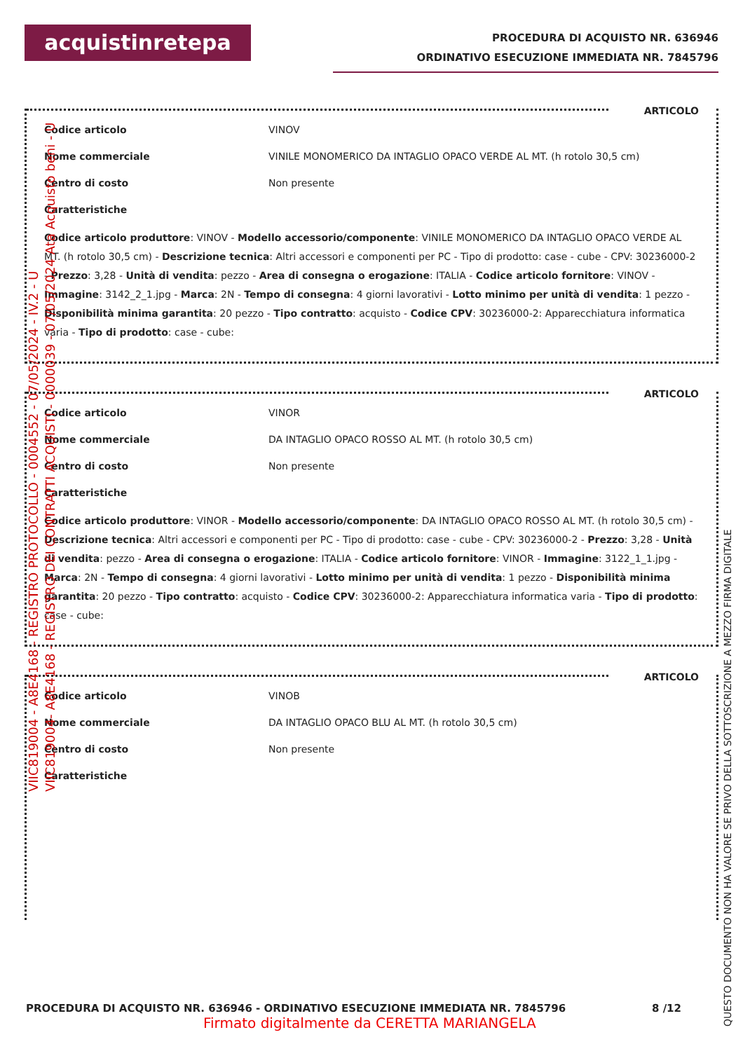acquistinretepa
PROCEDURA DI ACQUISTO NR. 636946
ORDINATIVO ESECUZIONE IMMEDIATA NR. 7845796
ARTICOLO
| Codice articolo | VINOV |
| Nome commerciale | VINILE MONOMERICO DA INTAGLIO OPACO VERDE AL MT. (h rotolo 30,5 cm) |
| Centro di costo | Non presente |
| Caratteristiche | |
Codice articolo produttore: VINOV - Modello accessorio/componente: VINILE MONOMERICO DA INTAGLIO OPACO VERDE AL MT. (h rotolo 30,5 cm) - Descrizione tecnica: Altri accessori e componenti per PC - Tipo di prodotto: case - cube - CPV: 30236000-2 - Prezzo: 3,28 - Unità di vendita: pezzo - Area di consegna o erogazione: ITALIA - Codice articolo fornitore: VINOV - Immagine: 3142_2_1.jpg - Marca: 2N - Tempo di consegna: 4 giorni lavorativi - Lotto minimo per unità di vendita: 1 pezzo - Disponibilità minima garantita: 20 pezzo - Tipo contratto: acquisto - Codice CPV: 30236000-2: Apparecchiatura informatica varia - Tipo di prodotto: case - cube:
ARTICOLO
| Codice articolo | VINOR |
| Nome commerciale | DA INTAGLIO OPACO ROSSO AL MT. (h rotolo 30,5 cm) |
| Centro di costo | Non presente |
| Caratteristiche | |
Codice articolo produttore: VINOR - Modello accessorio/componente: DA INTAGLIO OPACO ROSSO AL MT. (h rotolo 30,5 cm) - Descrizione tecnica: Altri accessori e componenti per PC - Tipo di prodotto: case - cube - CPV: 30236000-2 - Prezzo: 3,28 - Unità di vendita: pezzo - Area di consegna o erogazione: ITALIA - Codice articolo fornitore: VINOR - Immagine: 3122_1_1.jpg - Marca: 2N - Tempo di consegna: 4 giorni lavorativi - Lotto minimo per unità di vendita: 1 pezzo - Disponibilità minima garantita: 20 pezzo - Tipo contratto: acquisto - Codice CPV: 30236000-2: Apparecchiatura informatica varia - Tipo di prodotto: case - cube:
ARTICOLO
| Codice articolo | VINOB |
| Nome commerciale | DA INTAGLIO OPACO BLU AL MT. (h rotolo 30,5 cm) |
| Centro di costo | Non presente |
| Caratteristiche | |
PROCEDURA DI ACQUISTO NR. 636946 - ORDINATIVO ESECUZIONE IMMEDIATA NR. 7845796 8 /12
Firmato digitalmente da CERETTA MARIANGELA
VIIC819004 - A8E4168 - REGISTRO PROTOCOLLO - 0004552 - 07/05/2024 - IV.2 - U
VIIC819004- A8E4168 - REGISTRO DEI CONTRATTI ACQUISTI - 0000039 - 07/05/2024 Ata Acquisto beni - U
QUESTO DOCUMENTO NON HA VALORE SE PRIVO DELLA SOTTOSCRIZIONE A MEZZO FIRMA DIGITALE